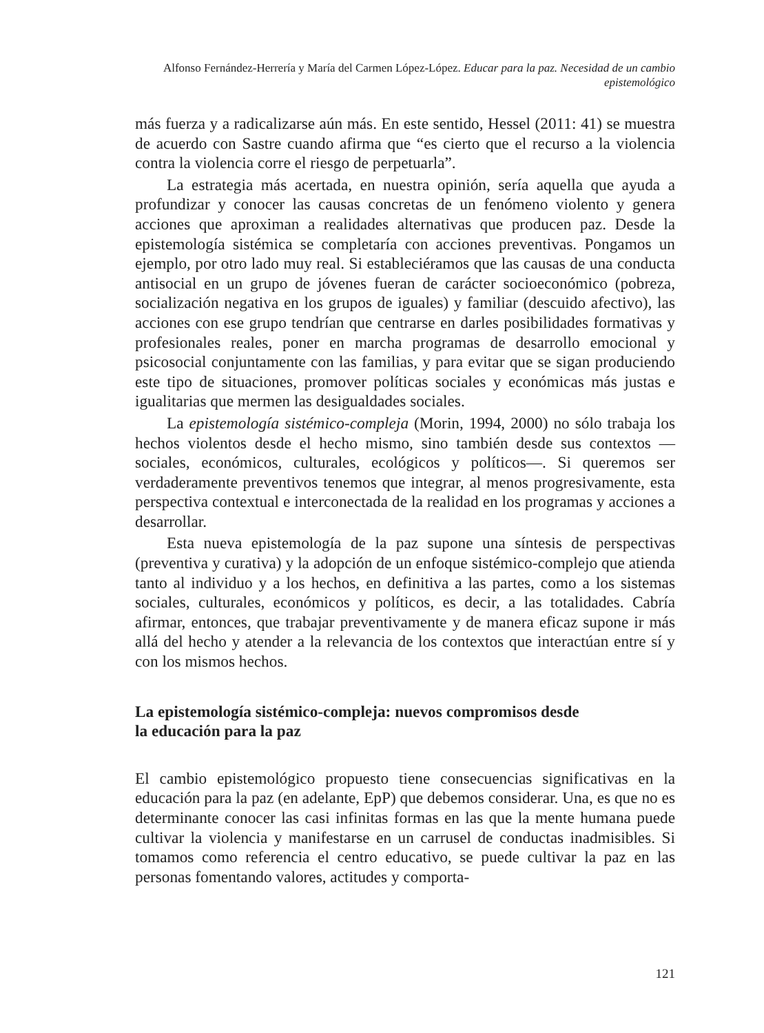Alfonso Fernández-Herrería y María del Carmen López-López. Educar para la paz. Necesidad de un cambio epistemológico
más fuerza y a radicalizarse aún más. En este sentido, Hessel (2011: 41) se muestra de acuerdo con Sastre cuando afirma que “es cierto que el recurso a la violencia contra la violencia corre el riesgo de perpetuarla”.
La estrategia más acertada, en nuestra opinión, sería aquella que ayuda a profundizar y conocer las causas concretas de un fenómeno violento y genera acciones que aproximan a realidades alternativas que producen paz. Desde la epistemología sistémica se completaría con acciones preventivas. Pongamos un ejemplo, por otro lado muy real. Si estableciéramos que las causas de una conducta antisocial en un grupo de jóvenes fueran de carácter socioeconómico (pobreza, socialización negativa en los grupos de iguales) y familiar (descuido afectivo), las acciones con ese grupo tendrían que centrarse en darles posibilidades formativas y profesionales reales, poner en marcha programas de desarrollo emocional y psicosocial conjuntamente con las familias, y para evitar que se sigan produciendo este tipo de situaciones, promover políticas sociales y económicas más justas e igualitarias que mermen las desigualdades sociales.
La epistemología sistémico-compleja (Morin, 1994, 2000) no sólo trabaja los hechos violentos desde el hecho mismo, sino también desde sus contextos —sociales, económicos, culturales, ecológicos y políticos—. Si queremos ser verdaderamente preventivos tenemos que integrar, al menos progresivamente, esta perspectiva contextual e interconectada de la realidad en los programas y acciones a desarrollar.
Esta nueva epistemología de la paz supone una síntesis de perspectivas (preventiva y curativa) y la adopción de un enfoque sistémico-complejo que atienda tanto al individuo y a los hechos, en definitiva a las partes, como a los sistemas sociales, culturales, económicos y políticos, es decir, a las totalidades. Cabría afirmar, entonces, que trabajar preventivamente y de manera eficaz supone ir más allá del hecho y atender a la relevancia de los contextos que interactúan entre sí y con los mismos hechos.
La epistemología sistémico-compleja: nuevos compromisos desde
la educación para la paz
El cambio epistemológico propuesto tiene consecuencias significativas en la educación para la paz (en adelante, EpP) que debemos considerar. Una, es que no es determinante conocer las casi infinitas formas en las que la mente humana puede cultivar la violencia y manifestarse en un carrusel de conductas inadmisibles. Si tomamos como referencia el centro educativo, se puede cultivar la paz en las personas fomentando valores, actitudes y comporta-
121